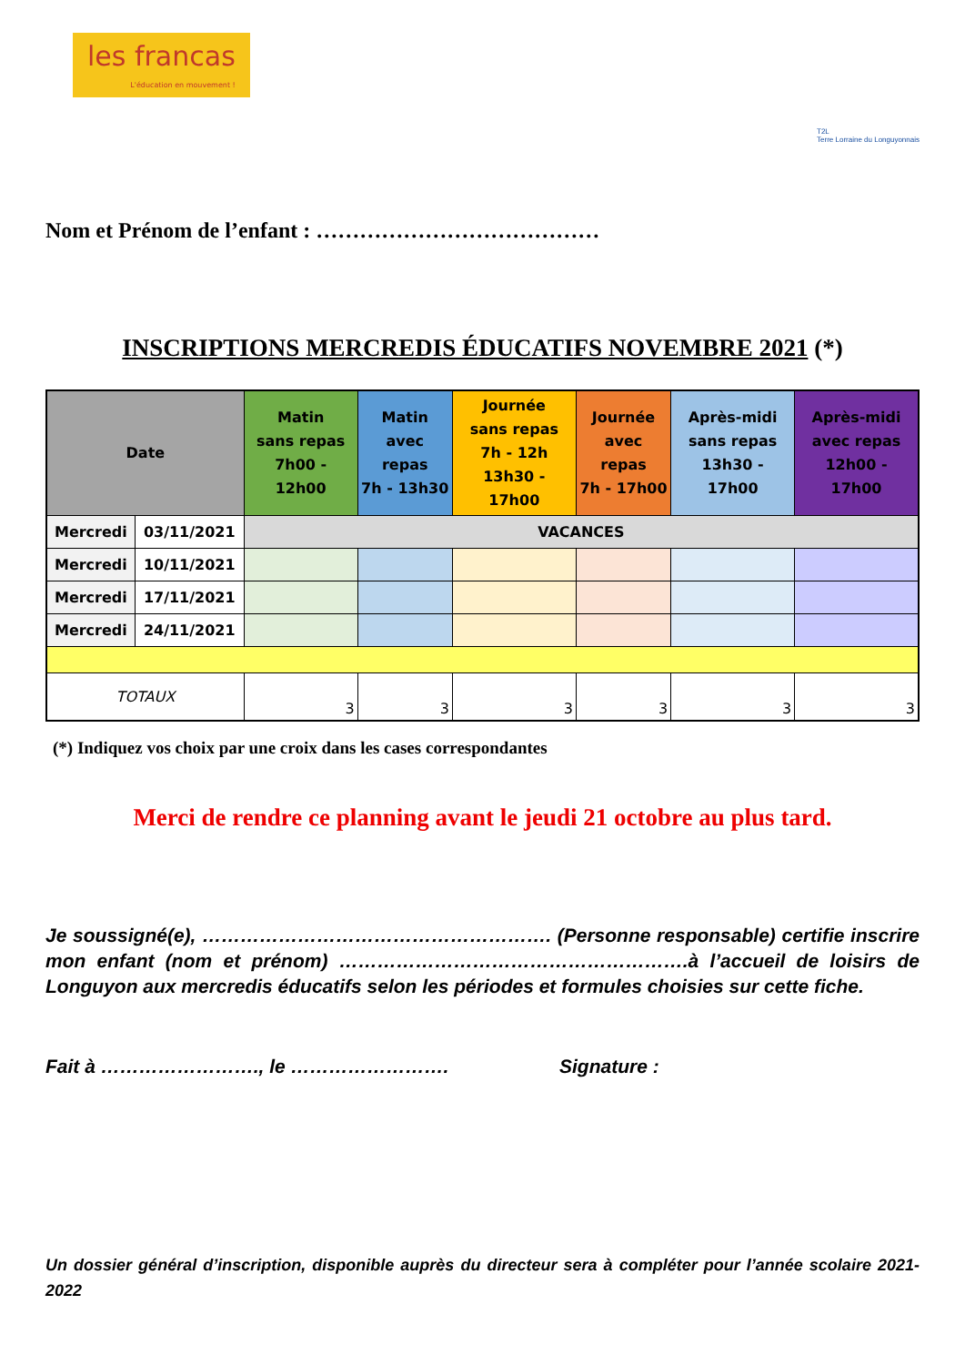les francas
L'éducation en mouvement !
T2L
Terre Lorraine du Longuyonnais
Nom et Prénom de l’enfant : …………………………………
INSCRIPTIONS MERCREDIS ÉDUCATIFS NOVEMBRE 2021 (*)
| Date | | Matin sans repas 7h00 - 12h00 | Matin avec repas 7h - 13h30 | Journée sans repas 7h - 12h 13h30 - 17h00 | Journée avec repas 7h - 17h00 | Après-midi sans repas 13h30 - 17h00 | Après-midi avec repas 12h00 - 17h00 |
| --- | --- | --- | --- | --- | --- | --- | --- |
| Mercredi | 03/11/2021 | VACANCES | | | | | |
| Mercredi | 10/11/2021 | | | | | | |
| Mercredi | 17/11/2021 | | | | | | |
| Mercredi | 24/11/2021 | | | | | | |
| TOTAUX | | 3 | 3 | 3 | 3 | 3 | 3 |
(*) Indiquez vos choix par une croix dans les cases correspondantes
Merci de rendre ce planning avant le jeudi 21 octobre au plus tard.
Je soussigné(e), ………………………………………………. (Personne responsable) certifie inscrire mon enfant (nom et prénom) ……………………………………………….à l’accueil de loisirs de Longuyon aux mercredis éducatifs selon les périodes et formules choisies sur cette fiche.
Fait à ……………………., le ……………………. Signature :
Un dossier général d’inscription, disponible auprès du directeur sera à compléter pour l’année scolaire 2021-2022